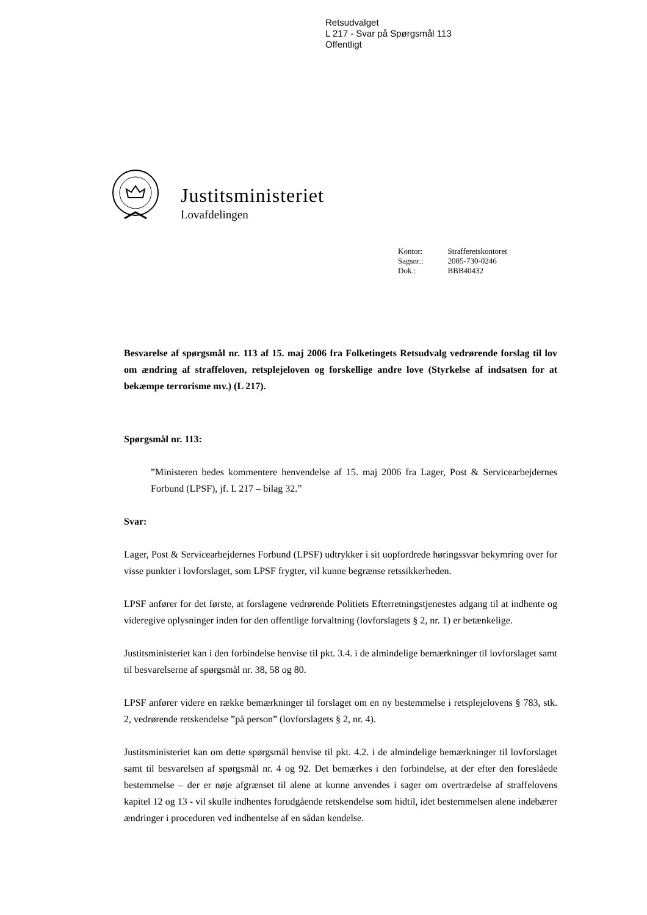Retsudvalget
L 217 - Svar på Spørgsmål 113
Offentligt
Justitsministeriet
Lovafdelingen
| Kontor: | Strafferetskontoret |
| Sagsnr.: | 2005-730-0246 |
| Dok.: | BBB40432 |
Besvarelse af spørgsmål nr. 113 af 15. maj 2006 fra Folketingets Retsudvalg vedrørende forslag til lov om ændring af straffeloven, retsplejeloven og forskellige andre love (Styrkelse af indsatsen for at bekæmpe terrorisme mv.) (L 217).
Spørgsmål nr. 113:
”Ministeren bedes kommentere henvendelse af 15. maj 2006 fra Lager, Post & Servicearbejdernes Forbund (LPSF), jf. L 217 – bilag 32.”
Svar:
Lager, Post & Servicearbejdernes Forbund (LPSF) udtrykker i sit uopfordrede høringssvar bekymring over for visse punkter i lovforslaget, som LPSF frygter, vil kunne begrænse retssikkerheden.
LPSF anfører for det første, at forslagene vedrørende Politiets Efterretningstjenestes adgang til at indhente og videregive oplysninger inden for den offentlige forvaltning (lovforslagets § 2, nr. 1) er betænkelige.
Justitsministeriet kan i den forbindelse henvise til pkt. 3.4. i de almindelige bemærkninger til lovforslaget samt til besvarelserne af spørgsmål nr. 38, 58 og 80.
LPSF anfører videre en række bemærkninger til forslaget om en ny bestemmelse i retsplejelovens § 783, stk. 2, vedrørende retskendelse ”på person” (lovforslagets § 2, nr. 4).
Justitsministeriet kan om dette spørgsmål henvise til pkt. 4.2. i de almindelige bemærkninger til lovforslaget samt til besvarelsen af spørgsmål nr. 4 og 92. Det bemærkes i den forbindelse, at der efter den foreslåede bestemmelse – der er nøje afgrænset til alene at kunne anvendes i sager om overtrædelse af straffelovens kapitel 12 og 13 - vil skulle indhentes forudgående retskendelse som hidtil, idet bestemmelsen alene indebærer ændringer i proceduren ved indhentelse af en sådan kendelse.